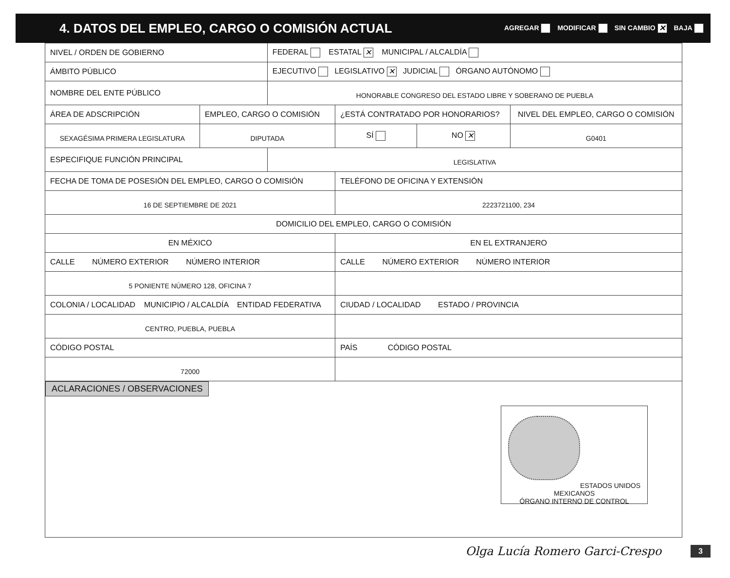4. DATOS DEL EMPLEO, CARGO O COMISIÓN ACTUAL
AGREGAR MODIFICAR SIN CAMBIO ✕ BAJA
| NIVEL / ORDEN DE GOBIERNO | | FEDERAL ESTATAL ✕ MUNICIPAL / ALCALDÍA | | | |
| ÁMBITO PÚBLICO | | EJECUTIVO LEGISLATIVO ✕ JUDICIAL ÓRGANO AUTÓNOMO | | | |
| NOMBRE DEL ENTE PÚBLICO | | HONORABLE CONGRESO DEL ESTADO LIBRE Y SOBERANO DE PUEBLA | | | |
| ÁREA DE ADSCRIPCIÓN | EMPLEO, CARGO O COMISIÓN | | ¿ESTÁ CONTRATADO POR HONORARIOS? | | NIVEL DEL EMPLEO, CARGO O COMISIÓN |
| SEXAGÉSIMA PRIMERA LEGISLATURA | DIPUTADA | | SÍ | NO ✕ | G0401 |
| ESPECIFIQUE FUNCIÓN PRINCIPAL | | LEGISLATIVA | | | |
| FECHA DE TOMA DE POSESIÓN DEL EMPLEO, CARGO O COMISIÓN | | | TELÉFONO DE OFICINA Y EXTENSIÓN | | |
| 16 DE SEPTIEMBRE DE 2021 | | | 2223721100, 234 | | |
| DOMICILIO DEL EMPLEO, CARGO O COMISIÓN | | | | | |
| EN MÉXICO | | | EN EL EXTRANJERO | | |
| CALLE NÚMERO EXTERIOR NÚMERO INTERIOR | | | CALLE NÚMERO EXTERIOR NÚMERO INTERIOR | | |
| 5 PONIENTE NÚMERO 128, OFICINA 7 | | | | | |
| COLONIA / LOCALIDAD MUNICIPIO / ALCALDÍA ENTIDAD FEDERATIVA | | | CIUDAD / LOCALIDAD ESTADO / PROVINCIA | | |
| CENTRO, PUEBLA, PUEBLA | | | | | |
| CÓDIGO POSTAL | | | PAÍS CÓDIGO POSTAL | | |
| 72000 | | | | | |
| ACLARACIONES / OBSERVACIONES ESTADOS UNIDOS MEXICANOS ÓRGANO INTERNO DE CONTROL | | | | | |
Olga Lucía Romero Garci-Crespo 3